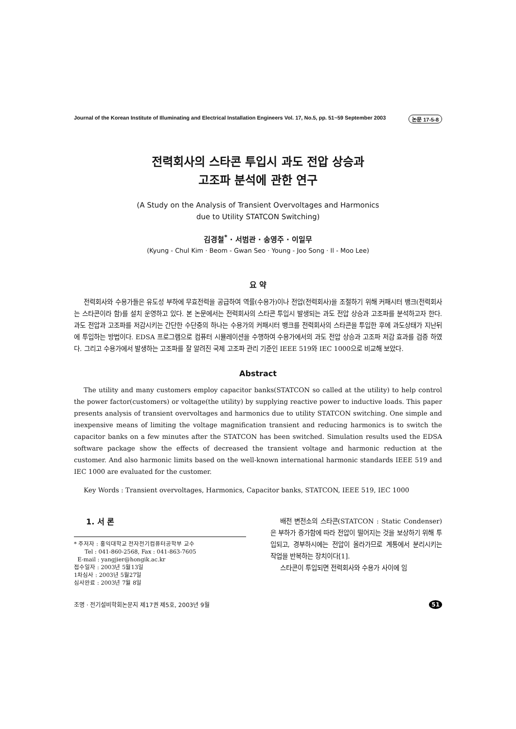Journal of the Korean Institute of Illuminating and Electrical Installation Engineers Vol. 17, No.5, pp. 51~59 September 2003 논문 17-5-8
전력회사의 스타콘 투입시 과도 전압 상승과
고조파 분석에 관한 연구
(A Study on the Analysis of Transient Overvoltages and Harmonics
due to Utility STATCON Switching)
김경철<sup>*</sup> · 서범관 · 송영주 · 이일무
(Kyung - Chul Kim · Beom - Gwan Seo · Young - Joo Song · Il - Moo Lee)
요 약
전력회사와 수용가들은 유도성 부하에 무효전력을 공급하여 역률(수용가)이나 전압(전력회사)을 조절하기 위해 커패시터 뱅크(전력회사는 스타콘이라 함)를 설치 운영하고 있다. 본 논문에서는 전력회사의 스타콘 투입시 발생되는 과도 전압 상승과 고조파를 분석하고자 한다. 과도 전압과 고조파를 저감시키는 간단한 수단중의 하나는 수용가의 커패시터 뱅크를 전력회사의 스타콘을 투입한 후에 과도상태가 지난뒤에 투입하는 방법이다. EDSA 프로그램으로 컴퓨터 시뮬레이션을 수행하여 수용가에서의 과도 전압 상승과 고조파 저감 효과를 검증 하였다. 그리고 수용가에서 발생하는 고조파를 잘 알려진 국제 고조파 관리 기준인 IEEE 519와 IEC 1000으로 비교해 보았다.
Abstract
The utility and many customers employ capacitor banks(STATCON so called at the utility) to help control the power factor(customers) or voltage(the utility) by supplying reactive power to inductive loads. This paper presents analysis of transient overvoltages and harmonics due to utility STATCON switching. One simple and inexpensive means of limiting the voltage magnification transient and reducing harmonics is to switch the capacitor banks on a few minutes after the STATCON has been switched. Simulation results used the EDSA software package show the effects of decreased the transient voltage and harmonic reduction at the customer. And also harmonic limits based on the well-known international harmonic standards IEEE 519 and IEC 1000 are evaluated for the customer.
Key Words : Transient overvoltages, Harmonics, Capacitor banks, STATCON, IEEE 519, IEC 1000
1. 서 론
* 주저자 : 홍익대학교 전자전기컴퓨터공학부 교수
Tel : 041-860-2568, Fax : 041-863-7605
E-mail : yangjier@hongik.ac.kr
접수일자 : 2003년 5월13일
1차심사 : 2003년 5월27일
심사완료 : 2003년 7월 8일
배전 변전소의 스타콘(STATCON : Static Condenser)은 부하가 증가함에 따라 전압이 떨어지는 것을 보상하기 위해 투입되고, 경부하시에는 전압이 올라가므로 계통에서 분리시키는 작업을 반복하는 장치이다[1].
스타콘이 투입되면 전력회사와 수용가 사이에 임
조명 · 전기설비학회논문지 제17권 제5호, 2003년 9월 51